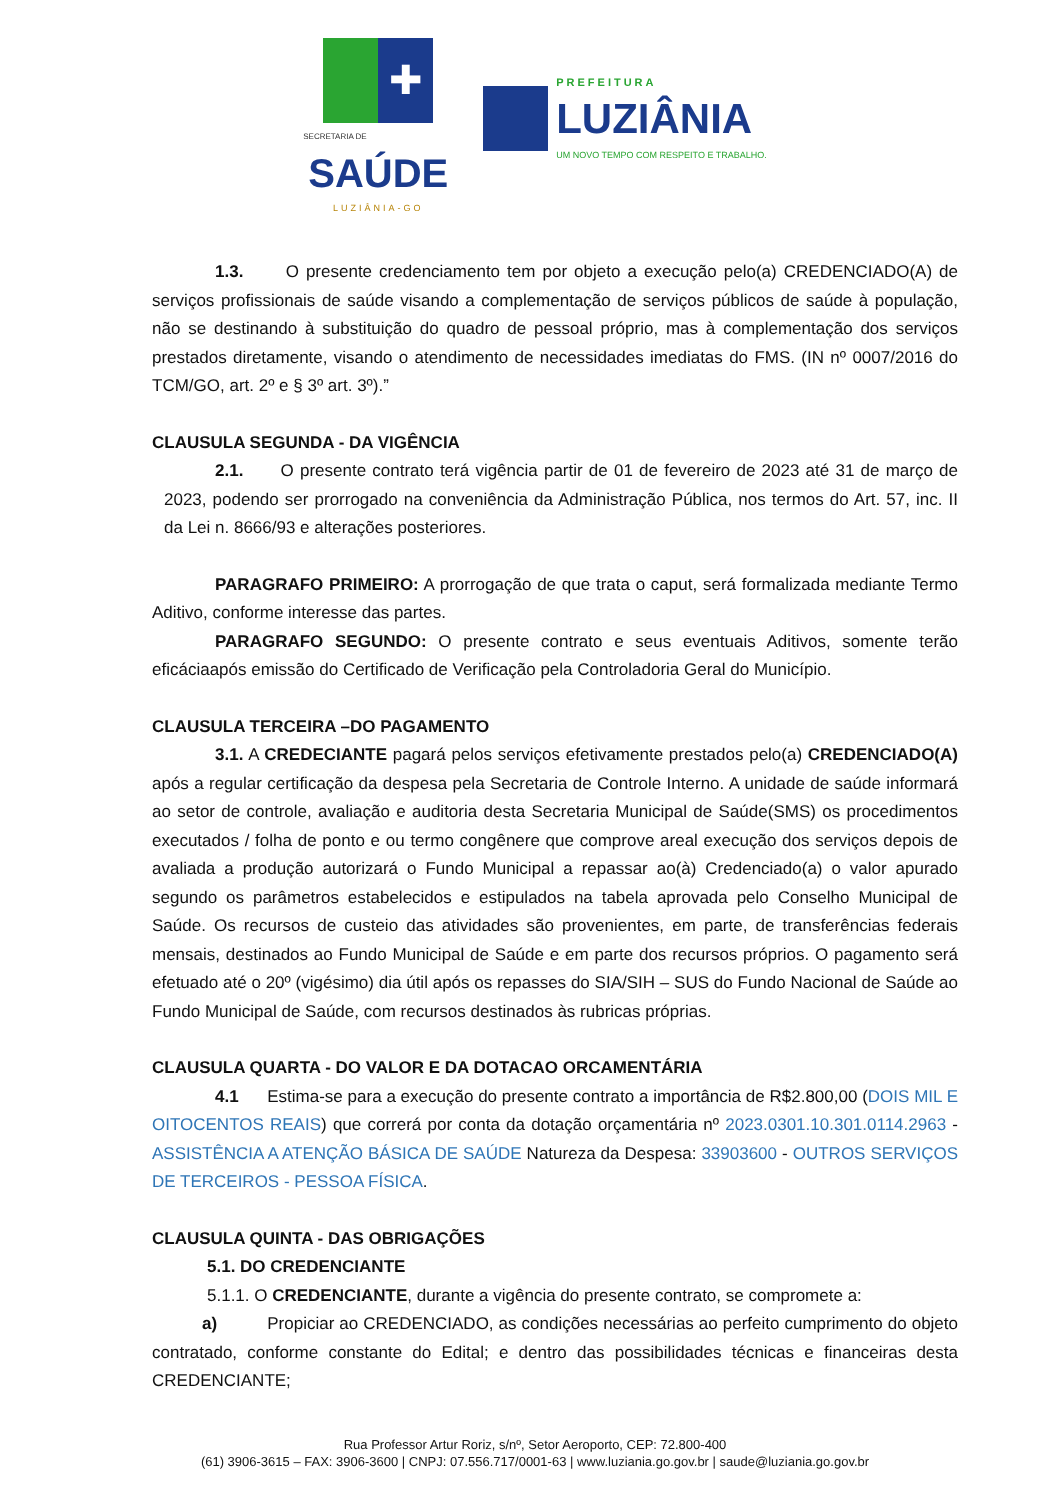✚
SECRETARIA DE
SAÚDE
LUZIÂNIA-GO
PREFEITURA
LUZIÂNIA
UM NOVO TEMPO COM RESPEITO E TRABALHO.
1.3. O presente credenciamento tem por objeto a execução pelo(a) CREDENCIADO(A) de serviços profissionais de saúde visando a complementação de serviços públicos de saúde à população, não se destinando à substituição do quadro de pessoal próprio, mas à complementação dos serviços prestados diretamente, visando o atendimento de necessidades imediatas do FMS. (IN nº 0007/2016 do TCM/GO, art. 2º e § 3º art. 3º).”
CLAUSULA SEGUNDA - DA VIGÊNCIA
2.1. O presente contrato terá vigência partir de 01 de fevereiro de 2023 até 31 de março de 2023, podendo ser prorrogado na conveniência da Administração Pública, nos termos do Art. 57, inc. II da Lei n. 8666/93 e alterações posteriores.
PARAGRAFO PRIMEIRO: A prorrogação de que trata o caput, será formalizada mediante Termo Aditivo, conforme interesse das partes.
PARAGRAFO SEGUNDO: O presente contrato e seus eventuais Aditivos, somente terão eficáciaapós emissão do Certificado de Verificação pela Controladoria Geral do Município.
CLAUSULA TERCEIRA –DO PAGAMENTO
3.1. A CREDECIANTE pagará pelos serviços efetivamente prestados pelo(a) CREDENCIADO(A) após a regular certificação da despesa pela Secretaria de Controle Interno. A unidade de saúde informará ao setor de controle, avaliação e auditoria desta Secretaria Municipal de Saúde(SMS) os procedimentos executados / folha de ponto e ou termo congênere que comprove areal execução dos serviços depois de avaliada a produção autorizará o Fundo Municipal a repassar ao(à) Credenciado(a) o valor apurado segundo os parâmetros estabelecidos e estipulados na tabela aprovada pelo Conselho Municipal de Saúde. Os recursos de custeio das atividades são provenientes, em parte, de transferências federais mensais, destinados ao Fundo Municipal de Saúde e em parte dos recursos próprios. O pagamento será efetuado até o 20º (vigésimo) dia útil após os repasses do SIA/SIH – SUS do Fundo Nacional de Saúde ao Fundo Municipal de Saúde, com recursos destinados às rubricas próprias.
CLAUSULA QUARTA - DO VALOR E DA DOTACAO ORCAMENTÁRIA
4.1 Estima-se para a execução do presente contrato a importância de R$2.800,00 (DOIS MIL E OITOCENTOS REAIS) que correrá por conta da dotação orçamentária nº 2023.0301.10.301.0114.2963 - ASSISTÊNCIA A ATENÇÃO BÁSICA DE SAÚDE Natureza da Despesa: 33903600 - OUTROS SERVIÇOS DE TERCEIROS - PESSOA FÍSICA.
CLAUSULA QUINTA - DAS OBRIGAÇÕES
5.1. DO CREDENCIANTE
5.1.1. O CREDENCIANTE, durante a vigência do presente contrato, se compromete a:
a) Propiciar ao CREDENCIADO, as condições necessárias ao perfeito cumprimento do objeto contratado, conforme constante do Edital; e dentro das possibilidades técnicas e financeiras desta CREDENCIANTE;
Rua Professor Artur Roriz, s/nº, Setor Aeroporto, CEP: 72.800-400
(61) 3906-3615 – FAX: 3906-3600 | CNPJ: 07.556.717/0001-63 | www.luziania.go.gov.br | saude@luziania.go.gov.br